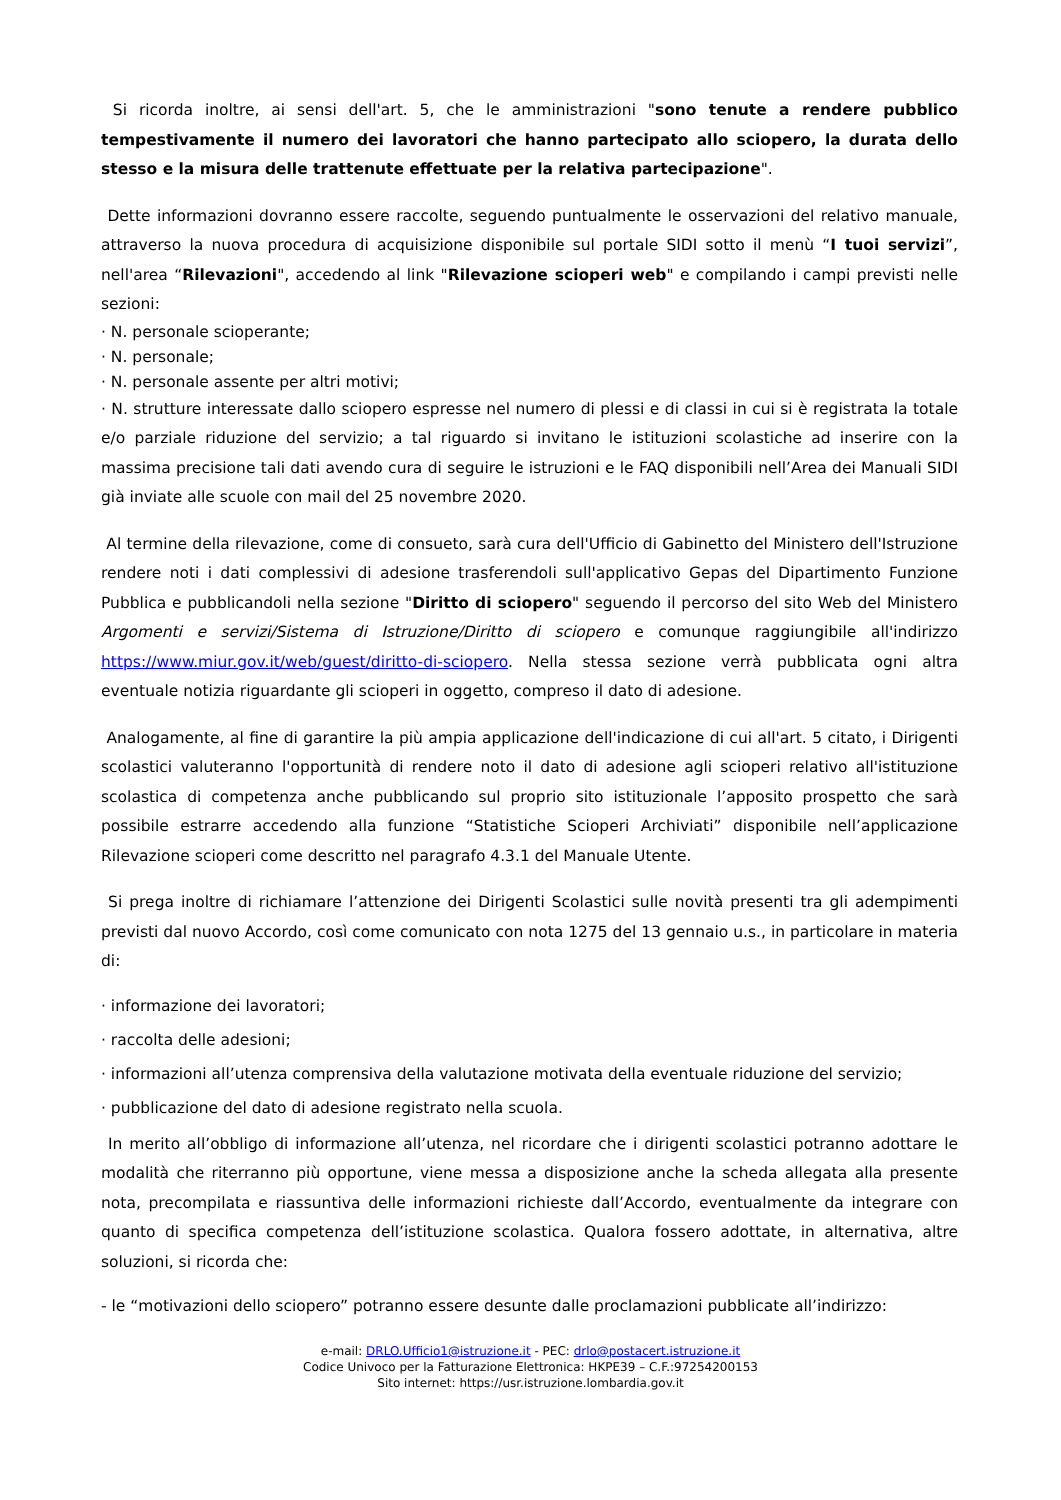Si ricorda inoltre, ai sensi dell'art. 5, che le amministrazioni "sono tenute a rendere pubblico tempestivamente il numero dei lavoratori che hanno partecipato allo sciopero, la durata dello stesso e la misura delle trattenute effettuate per la relativa partecipazione".
Dette informazioni dovranno essere raccolte, seguendo puntualmente le osservazioni del relativo manuale, attraverso la nuova procedura di acquisizione disponibile sul portale SIDI sotto il menù “I tuoi servizi”, nell'area “Rilevazioni", accedendo al link "Rilevazione scioperi web" e compilando i campi previsti nelle sezioni:
· N. personale scioperante;
· N. personale;
· N. personale assente per altri motivi;
· N. strutture interessate dallo sciopero espresse nel numero di plessi e di classi in cui si è registrata la totale e/o parziale riduzione del servizio; a tal riguardo si invitano le istituzioni scolastiche ad inserire con la massima precisione tali dati avendo cura di seguire le istruzioni e le FAQ disponibili nell’Area dei Manuali SIDI già inviate alle scuole con mail del 25 novembre 2020.
Al termine della rilevazione, come di consueto, sarà cura dell'Ufficio di Gabinetto del Ministero dell'Istruzione rendere noti i dati complessivi di adesione trasferendoli sull'applicativo Gepas del Dipartimento Funzione Pubblica e pubblicandoli nella sezione "Diritto di sciopero" seguendo il percorso del sito Web del Ministero Argomenti e servizi/Sistema di Istruzione/Diritto di sciopero e comunque raggiungibile all'indirizzo https://www.miur.gov.it/web/guest/diritto-di-sciopero. Nella stessa sezione verrà pubblicata ogni altra eventuale notizia riguardante gli scioperi in oggetto, compreso il dato di adesione.
Analogamente, al fine di garantire la più ampia applicazione dell'indicazione di cui all'art. 5 citato, i Dirigenti scolastici valuteranno l'opportunità di rendere noto il dato di adesione agli scioperi relativo all'istituzione scolastica di competenza anche pubblicando sul proprio sito istituzionale l’apposito prospetto che sarà possibile estrarre accedendo alla funzione “Statistiche Scioperi Archiviati” disponibile nell’applicazione Rilevazione scioperi come descritto nel paragrafo 4.3.1 del Manuale Utente.
Si prega inoltre di richiamare l’attenzione dei Dirigenti Scolastici sulle novità presenti tra gli adempimenti previsti dal nuovo Accordo, così come comunicato con nota 1275 del 13 gennaio u.s., in particolare in materia di:
· informazione dei lavoratori;
· raccolta delle adesioni;
· informazioni all’utenza comprensiva della valutazione motivata della eventuale riduzione del servizio;
· pubblicazione del dato di adesione registrato nella scuola.
In merito all’obbligo di informazione all’utenza, nel ricordare che i dirigenti scolastici potranno adottare le modalità che riterranno più opportune, viene messa a disposizione anche la scheda allegata alla presente nota, precompilata e riassuntiva delle informazioni richieste dall’Accordo, eventualmente da integrare con quanto di specifica competenza dell’istituzione scolastica. Qualora fossero adottate, in alternativa, altre soluzioni, si ricorda che:
- le “motivazioni dello sciopero” potranno essere desunte dalle proclamazioni pubblicate all’indirizzo:
e-mail: DRLO.Ufficio1@istruzione.it - PEC: drlo@postacert.istruzione.it
Codice Univoco per la Fatturazione Elettronica: HKPE39 – C.F.:97254200153
Sito internet: https://usr.istruzione.lombardia.gov.it